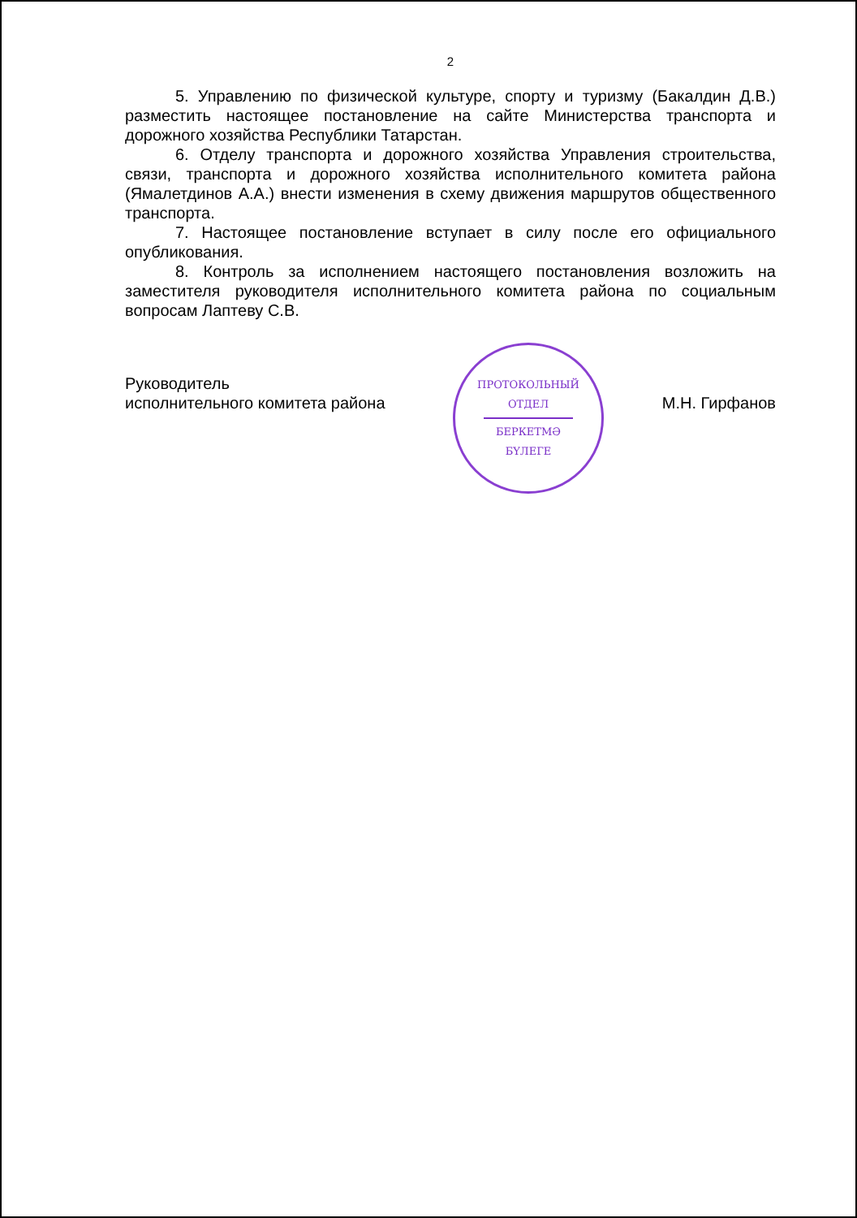2
5. Управлению по физической культуре, спорту и туризму (Бакалдин Д.В.) разместить настоящее постановление на сайте Министерства транспорта и дорожного хозяйства Республики Татарстан.
6. Отделу транспорта и дорожного хозяйства Управления строительства, связи, транспорта и дорожного хозяйства исполнительного комитета района (Ямалетдинов А.А.) внести изменения в схему движения маршрутов общественного транспорта.
7. Настоящее постановление вступает в силу после его официального опубликования.
8. Контроль за исполнением настоящего постановления возложить на заместителя руководителя исполнительного комитета района по социальным вопросам Лаптеву С.В.
Руководитель
исполнительного комитета района
М.Н. Гирфанов
ПРОТОКОЛЬНЫЙ
ОТДЕЛ
БЕРКЕТМӘ
БҮЛЕГЕ